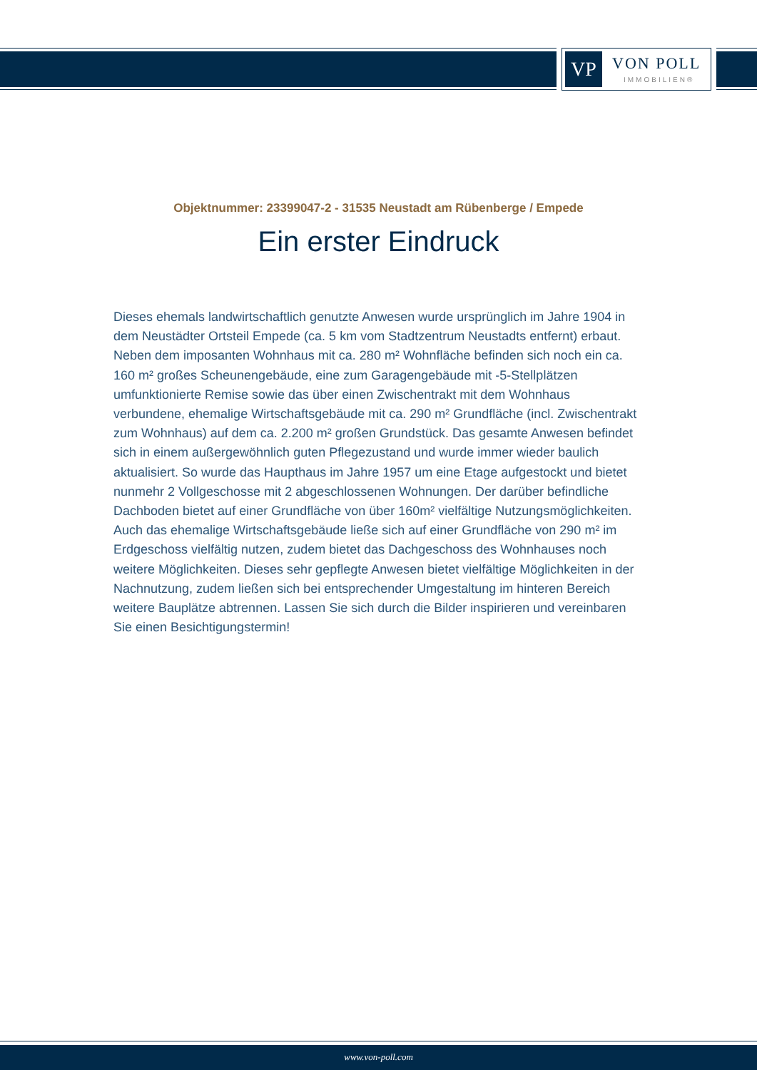VP VON POLL
IMMOBILIEN®
Objektnummer: 23399047-2 - 31535 Neustadt am Rübenberge / Empede
Ein erster Eindruck
Dieses ehemals landwirtschaftlich genutzte Anwesen wurde ursprünglich im Jahre 1904 in dem Neustädter Ortsteil Empede (ca. 5 km vom Stadtzentrum Neustadts entfernt) erbaut. Neben dem imposanten Wohnhaus mit ca. 280 m² Wohnfläche befinden sich noch ein ca. 160 m² großes Scheunengebäude, eine zum Garagengebäude mit -5-Stellplätzen umfunktionierte Remise sowie das über einen Zwischentrakt mit dem Wohnhaus verbundene, ehemalige Wirtschaftsgebäude mit ca. 290 m² Grundfläche (incl. Zwischentrakt zum Wohnhaus) auf dem ca. 2.200 m² großen Grundstück. Das gesamte Anwesen befindet sich in einem außergewöhnlich guten Pflegezustand und wurde immer wieder baulich aktualisiert. So wurde das Haupthaus im Jahre 1957 um eine Etage aufgestockt und bietet nunmehr 2 Vollgeschosse mit 2 abgeschlossenen Wohnungen. Der darüber befindliche Dachboden bietet auf einer Grundfläche von über 160m² vielfältige Nutzungsmöglichkeiten. Auch das ehemalige Wirtschaftsgebäude ließe sich auf einer Grundfläche von 290 m² im Erdgeschoss vielfältig nutzen, zudem bietet das Dachgeschoss des Wohnhauses noch weitere Möglichkeiten. Dieses sehr gepflegte Anwesen bietet vielfältige Möglichkeiten in der Nachnutzung, zudem ließen sich bei entsprechender Umgestaltung im hinteren Bereich weitere Bauplätze abtrennen. Lassen Sie sich durch die Bilder inspirieren und vereinbaren Sie einen Besichtigungstermin!
www.von-poll.com